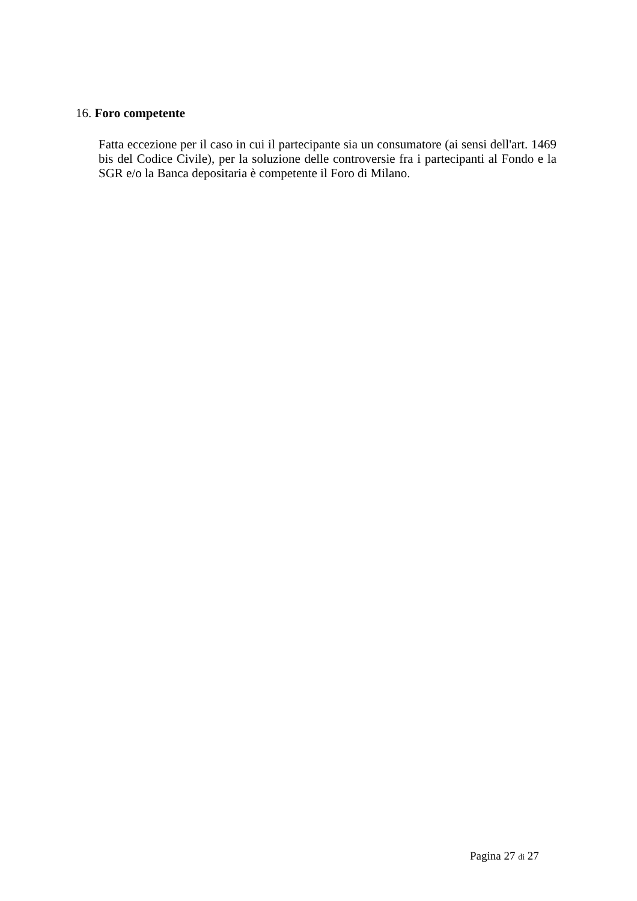16. Foro competente
Fatta eccezione per il caso in cui il partecipante sia un consumatore (ai sensi dell'art. 1469 bis del Codice Civile), per la soluzione delle controversie fra i partecipanti al Fondo e la SGR e/o la Banca depositaria è competente il Foro di Milano.
Pagina 27 di 27